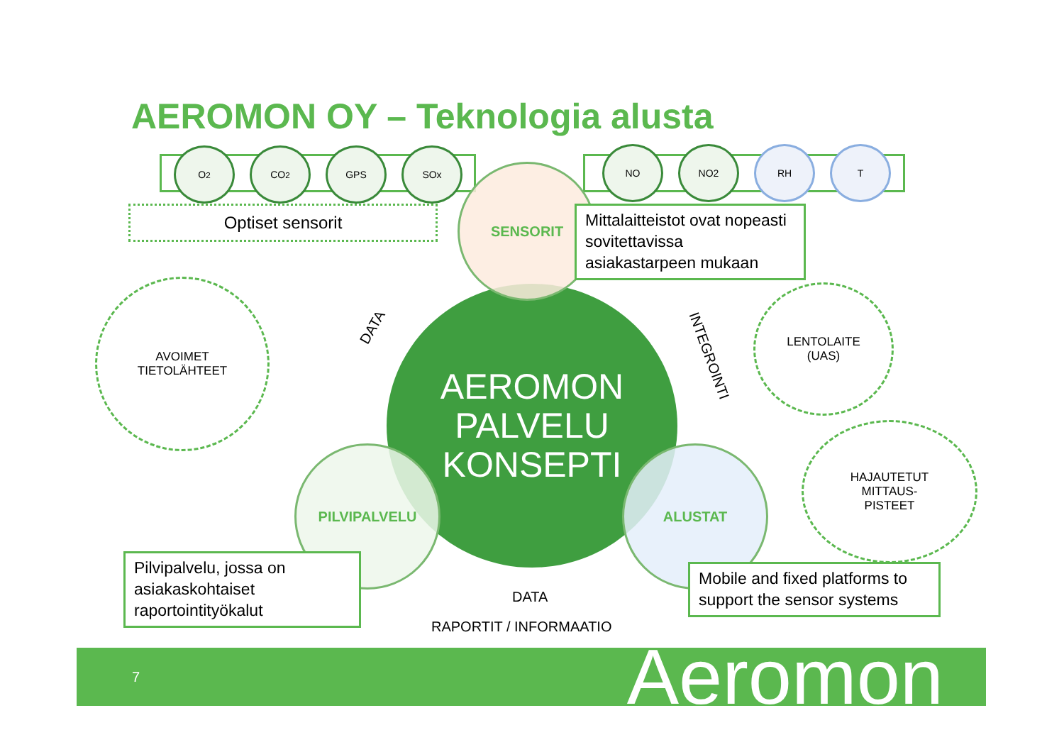AEROMON OY – Teknologia alusta
O<sub>2</sub> CO<sub>2</sub> GPS SOx NO NO2 RH T
Optiset sensorit
AEROMON
PALVELU
KONSEPTI
SENSORIT
PILVIPALVELU ALUSTAT
Mittalaitteistot ovat nopeasti sovitettavissa asiakastarpeen mukaan
AVOIMET
TIETOLÄHTEET
LENTOLAITE
(UAS)
HAJAUTETUT
MITTAUS-
PISTEET
DATA
INTEGROINTI
DATA
Pilvipalvelu, jossa on asiakaskohtaiset raportointityökalut
Mobile and fixed platforms to support the sensor systems
RAPORTIT / INFORMAATIO
7 Aeromon